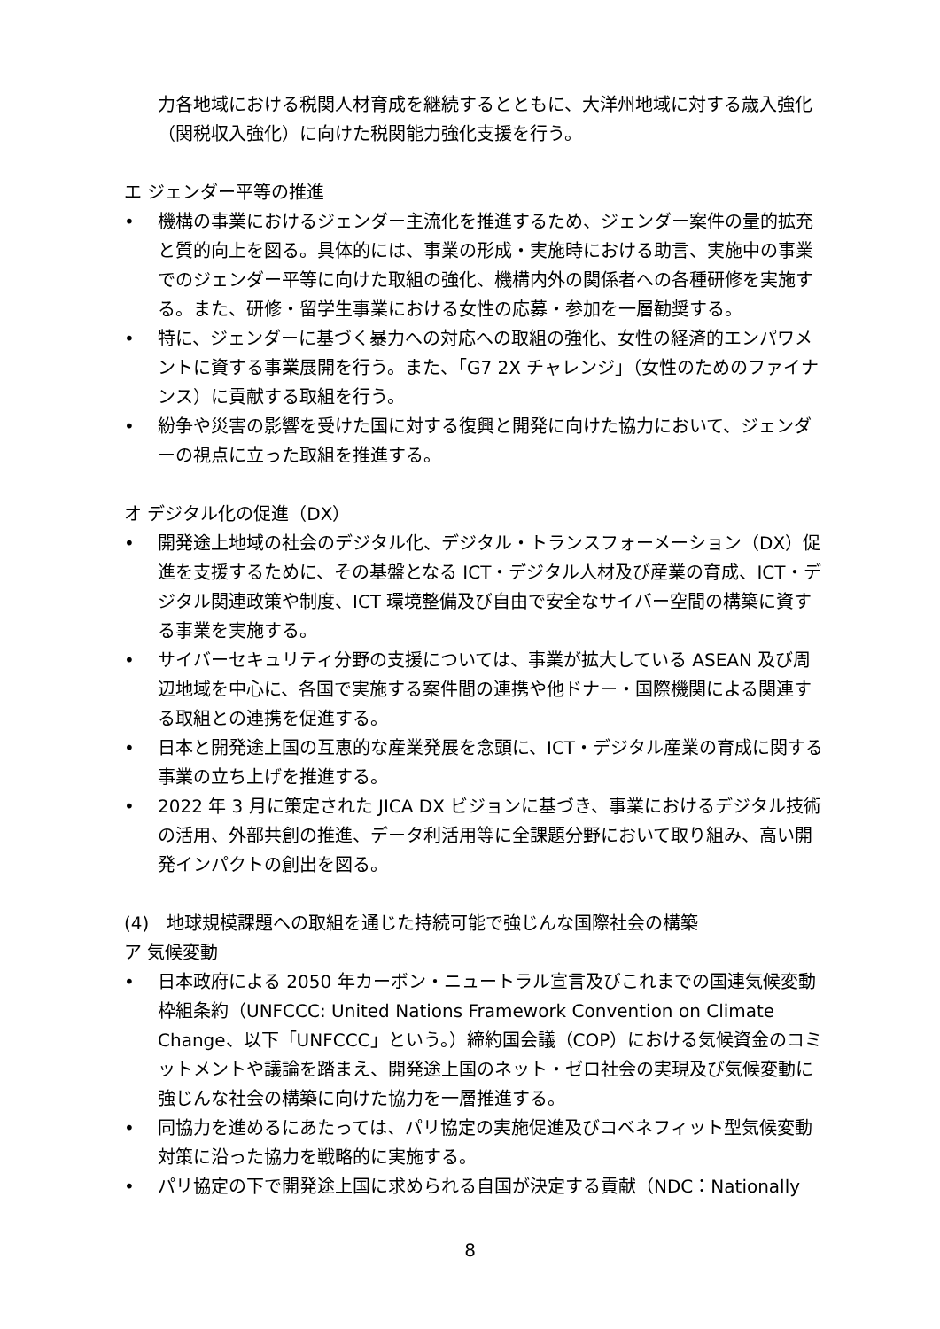力各地域における税関人材育成を継続するとともに、大洋州地域に対する歳入強化（関税収入強化）に向けた税関能力強化支援を行う。
エ ジェンダー平等の推進
• 機構の事業におけるジェンダー主流化を推進するため、ジェンダー案件の量的拡充と質的向上を図る。具体的には、事業の形成・実施時における助言、実施中の事業でのジェンダー平等に向けた取組の強化、機構内外の関係者への各種研修を実施する。また、研修・留学生事業における女性の応募・参加を一層勧奨する。
• 特に、ジェンダーに基づく暴力への対応への取組の強化、女性の経済的エンパワメントに資する事業展開を行う。また、「G7 2X チャレンジ」（女性のためのファイナンス）に貢献する取組を行う。
• 紛争や災害の影響を受けた国に対する復興と開発に向けた協力において、ジェンダーの視点に立った取組を推進する。
オ デジタル化の促進（DX）
• 開発途上地域の社会のデジタル化、デジタル・トランスフォーメーション（DX）促進を支援するために、その基盤となる ICT・デジタル人材及び産業の育成、ICT・デジタル関連政策や制度、ICT 環境整備及び自由で安全なサイバー空間の構築に資する事業を実施する。
• サイバーセキュリティ分野の支援については、事業が拡大している ASEAN 及び周辺地域を中心に、各国で実施する案件間の連携や他ドナー・国際機関による関連する取組との連携を促進する。
• 日本と開発途上国の互恵的な産業発展を念頭に、ICT・デジタル産業の育成に関する事業の立ち上げを推進する。
• 2022 年 3 月に策定された JICA DX ビジョンに基づき、事業におけるデジタル技術の活用、外部共創の推進、データ利活用等に全課題分野において取り組み、高い開発インパクトの創出を図る。
(4)　地球規模課題への取組を通じた持続可能で強じんな国際社会の構築
ア 気候変動
• 日本政府による 2050 年カーボン・ニュートラル宣言及びこれまでの国連気候変動枠組条約（UNFCCC: United Nations Framework Convention on Climate Change、以下「UNFCCC」という。）締約国会議（COP）における気候資金のコミットメントや議論を踏まえ、開発途上国のネット・ゼロ社会の実現及び気候変動に強じんな社会の構築に向けた協力を一層推進する。
• 同協力を進めるにあたっては、パリ協定の実施促進及びコベネフィット型気候変動対策に沿った協力を戦略的に実施する。
• パリ協定の下で開発途上国に求められる自国が決定する貢献（NDC：Nationally
8